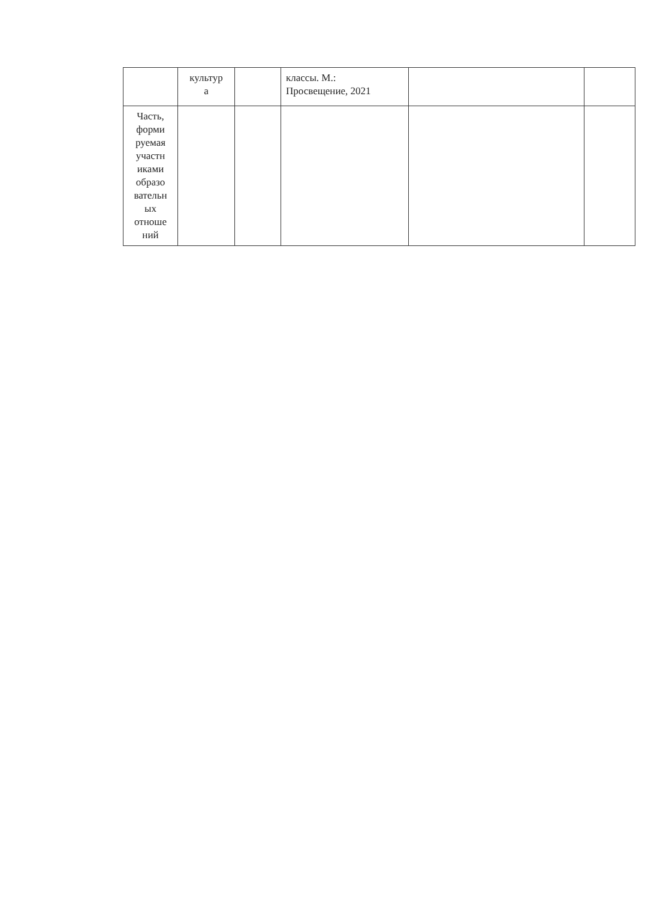| | культур а | | классы. М.: Просвещение, 2021 | | |
| Часть, форми руемая участн иками образо вательн ых отноше ний | | | | | |